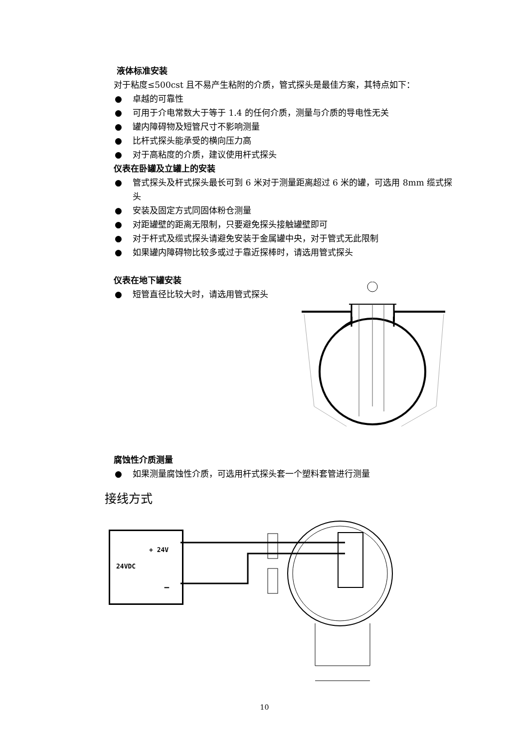液体标准安装
对于粘度≤500cst 且不易产生粘附的介质，管式探头是最佳方案，其特点如下：
● 卓越的可靠性
● 可用于介电常数大于等于 1.4 的任何介质，测量与介质的导电性无关
● 罐内障碍物及短管尺寸不影响测量
● 比杆式探头能承受的横向压力高
● 对于高粘度的介质，建议使用杆式探头
仪表在卧罐及立罐上的安装
● 管式探头及杆式探头最长可到 6 米对于测量距离超过 6 米的罐，可选用 8mm 缆式探头
● 安装及固定方式同固体粉仓测量
● 对距罐壁的距离无限制，只要避免探头接触罐壁即可
● 对于杆式及缆式探头请避免安装于金属罐中央，对于管式无此限制
● 如果罐内障碍物比较多或过于靠近探棒时，请选用管式探头
仪表在地下罐安装
● 短管直径比较大时，请选用管式探头
腐蚀性介质测量
● 如果测量腐蚀性介质，可选用杆式探头套一个塑料套管进行测量
接线方式
+ 24V
24VDC
−
10